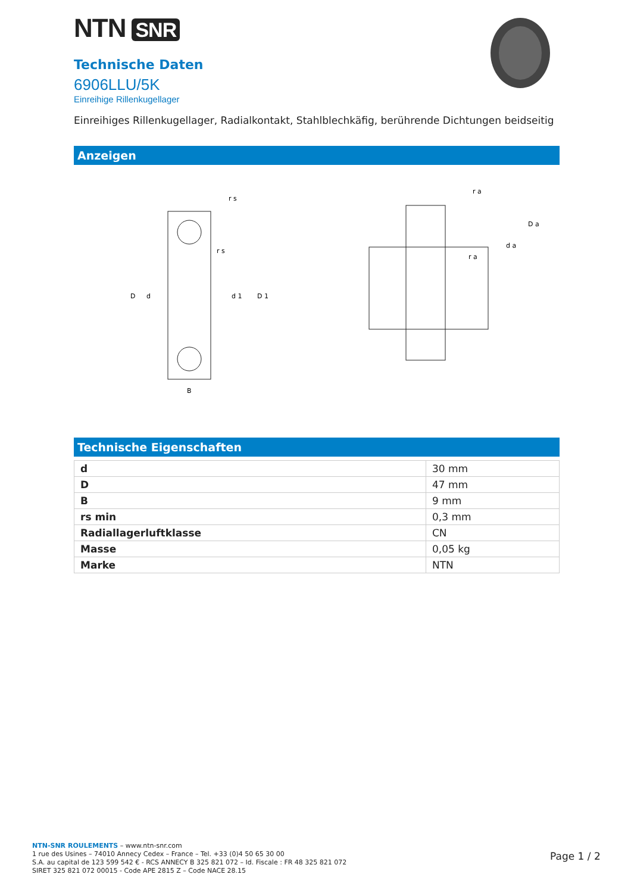NTN SNR
Technische Daten
6906LLU/5K
Einreihige Rillenkugellager
Einreihiges Rillenkugellager, Radialkontakt, Stahlblechkäfig, berührende Dichtungen beidseitig
Anzeigen
D
d
d 1
D 1
r s
r s
B
r a
D a
d a
r a
Technische Eigenschaften
| d | 30 mm |
| D | 47 mm |
| B | 9 mm |
| rs min | 0,3 mm |
| Radiallagerluftklasse | CN |
| Masse | 0,05 kg |
| Marke | NTN |
NTN-SNR ROULEMENTS – www.ntn-snr.com
1 rue des Usines – 74010 Annecy Cedex – France – Tel. +33 (0)4 50 65 30 00
S.A. au capital de 123 599 542 € - RCS ANNECY B 325 821 072 – Id. Fiscale : FR 48 325 821 072
SIRET 325 821 072 00015 - Code APE 2815 Z – Code NACE 28.15
Page 1 / 2